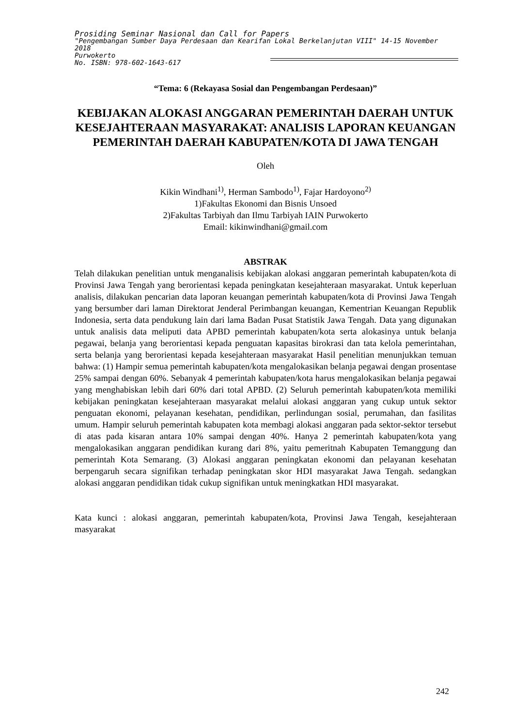Prosiding Seminar Nasional dan Call for Papers
"Pengembangan Sumber Daya Perdesaan dan Kearifan Lokal Berkelanjutan VIII" 14-15 November 2018
Purwokerto
No. ISBN: 978-602-1643-617
“Tema: 6 (Rekayasa Sosial dan Pengembangan Perdesaan)”
KEBIJAKAN ALOKASI ANGGARAN PEMERINTAH DAERAH UNTUK KESEJAHTERAAN MASYARAKAT: ANALISIS LAPORAN KEUANGAN PEMERINTAH DAERAH KABUPATEN/KOTA DI JAWA TENGAH
Oleh
Kikin Windhani<sup>1)</sup>, Herman Sambodo<sup>1)</sup>, Fajar Hardoyono<sup>2)</sup>
1)Fakultas Ekonomi dan Bisnis Unsoed
2)Fakultas Tarbiyah dan Ilmu Tarbiyah IAIN Purwokerto
Email: kikinwindhani@gmail.com
ABSTRAK
Telah dilakukan penelitian untuk menganalisis kebijakan alokasi anggaran pemerintah kabupaten/kota di Provinsi Jawa Tengah yang berorientasi kepada peningkatan kesejahteraan masyarakat. Untuk keperluan analisis, dilakukan pencarian data laporan keuangan pemerintah kabupaten/kota di Provinsi Jawa Tengah yang bersumber dari laman Direktorat Jenderal Perimbangan keuangan, Kementrian Keuangan Republik Indonesia, serta data pendukung lain dari lama Badan Pusat Statistik Jawa Tengah. Data yang digunakan untuk analisis data meliputi data APBD pemerintah kabupaten/kota serta alokasinya untuk belanja pegawai, belanja yang berorientasi kepada penguatan kapasitas birokrasi dan tata kelola pemerintahan, serta belanja yang berorientasi kepada kesejahteraan masyarakat Hasil penelitian menunjukkan temuan bahwa: (1) Hampir semua pemerintah kabupaten/kota mengalokasikan belanja pegawai dengan prosentase 25% sampai dengan 60%. Sebanyak 4 pemerintah kabupaten/kota harus mengalokasikan belanja pegawai yang menghabiskan lebih dari 60% dari total APBD. (2) Seluruh pemerintah kabupaten/kota memiliki kebijakan peningkatan kesejahteraan masyarakat melalui alokasi anggaran yang cukup untuk sektor penguatan ekonomi, pelayanan kesehatan, pendidikan, perlindungan sosial, perumahan, dan fasilitas umum. Hampir seluruh pemerintah kabupaten kota membagi alokasi anggaran pada sektor-sektor tersebut di atas pada kisaran antara 10% sampai dengan 40%. Hanya 2 pemerintah kabupaten/kota yang mengalokasikan anggaran pendidikan kurang dari 8%, yaitu pemeritnah Kabupaten Temanggung dan pemerintah Kota Semarang. (3) Alokasi anggaran peningkatan ekonomi dan pelayanan kesehatan berpengaruh secara signifikan terhadap peningkatan skor HDI masyarakat Jawa Tengah. sedangkan alokasi anggaran pendidikan tidak cukup signifikan untuk meningkatkan HDI masyarakat.
Kata kunci : alokasi anggaran, pemerintah kabupaten/kota, Provinsi Jawa Tengah, kesejahteraan masyarakat
242